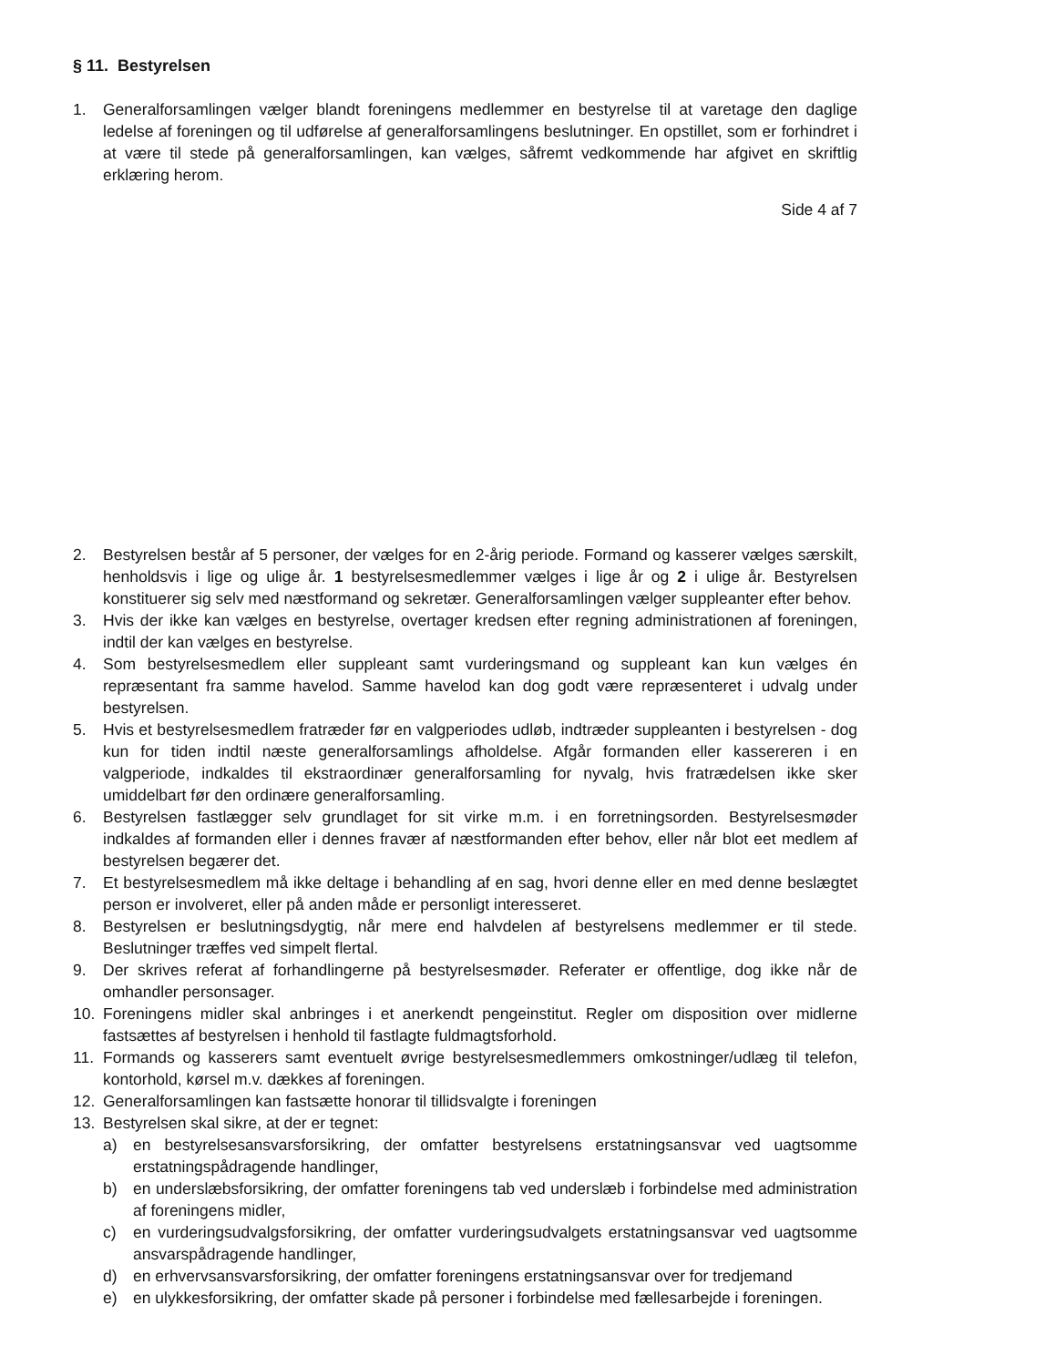§ 11. Bestyrelsen
1. Generalforsamlingen vælger blandt foreningens medlemmer en bestyrelse til at varetage den daglige ledelse af foreningen og til udførelse af generalforsamlingens beslutninger. En opstillet, som er forhindret i at være til stede på generalforsamlingen, kan vælges, såfremt vedkommende har afgivet en skriftlig erklæring herom.
Side 4 af 7
2. Bestyrelsen består af 5 personer, der vælges for en 2-årig periode. Formand og kasserer vælges særskilt, henholdsvis i lige og ulige år. 1 bestyrelsesmedlemmer vælges i lige år og 2 i ulige år. Bestyrelsen konstituerer sig selv med næstformand og sekretær. Generalforsamlingen vælger suppleanter efter behov.
3. Hvis der ikke kan vælges en bestyrelse, overtager kredsen efter regning administrationen af foreningen, indtil der kan vælges en bestyrelse.
4. Som bestyrelsesmedlem eller suppleant samt vurderingsmand og suppleant kan kun vælges én repræsentant fra samme havelod. Samme havelod kan dog godt være repræsenteret i udvalg under bestyrelsen.
5. Hvis et bestyrelsesmedlem fratræder før en valgperiodes udløb, indtræder suppleanten i bestyrelsen - dog kun for tiden indtil næste generalforsamlings afholdelse. Afgår formanden eller kassereren i en valgperiode, indkaldes til ekstraordinær generalforsamling for nyvalg, hvis fratrædelsen ikke sker umiddelbart før den ordinære generalforsamling.
6. Bestyrelsen fastlægger selv grundlaget for sit virke m.m. i en forretningsorden. Bestyrelsesmøder indkaldes af formanden eller i dennes fravær af næstformanden efter behov, eller når blot eet medlem af bestyrelsen begærer det.
7. Et bestyrelsesmedlem må ikke deltage i behandling af en sag, hvori denne eller en med denne beslægtet person er involveret, eller på anden måde er personligt interesseret.
8. Bestyrelsen er beslutningsdygtig, når mere end halvdelen af bestyrelsens medlemmer er til stede. Beslutninger træffes ved simpelt flertal.
9. Der skrives referat af forhandlingerne på bestyrelsesmøder. Referater er offentlige, dog ikke når de omhandler personsager.
10. Foreningens midler skal anbringes i et anerkendt pengeinstitut. Regler om disposition over midlerne fastsættes af bestyrelsen i henhold til fastlagte fuldmagtsforhold.
11. Formands og kasserers samt eventuelt øvrige bestyrelsesmedlemmers omkostninger/udlæg til telefon, kontorhold, kørsel m.v. dækkes af foreningen.
12. Generalforsamlingen kan fastsætte honorar til tillidsvalgte i foreningen
13. Bestyrelsen skal sikre, at der er tegnet:
a) en bestyrelsesansvarsforsikring, der omfatter bestyrelsens erstatningsansvar ved uagtsomme erstatningspådragende handlinger,
b) en underslæbsforsikring, der omfatter foreningens tab ved underslæb i forbindelse med administration af foreningens midler,
c) en vurderingsudvalgsforsikring, der omfatter vurderingsudvalgets erstatningsansvar ved uagtsomme ansvarspådragende handlinger,
d) en erhvervsansvarsforsikring, der omfatter foreningens erstatningsansvar over for tredjemand
e) en ulykkesforsikring, der omfatter skade på personer i forbindelse med fællesarbejde i foreningen.